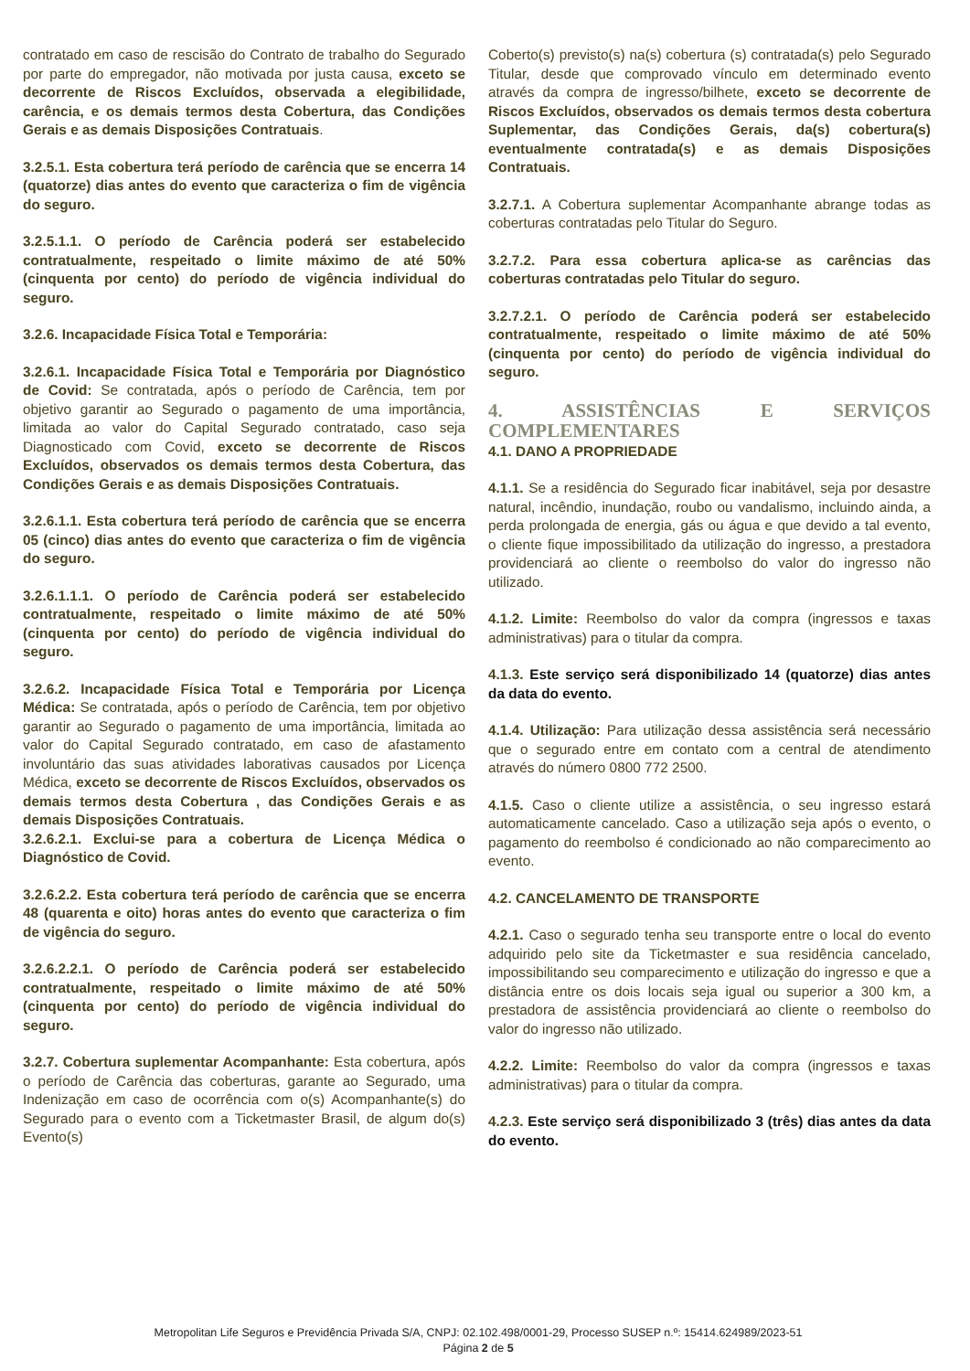contratado em caso de rescisão do Contrato de trabalho do Segurado por parte do empregador, não motivada por justa causa, exceto se decorrente de Riscos Excluídos, observada a elegibilidade, carência, e os demais termos desta Cobertura, das Condições Gerais e as demais Disposições Contratuais.
3.2.5.1. Esta cobertura terá período de carência que se encerra 14 (quatorze) dias antes do evento que caracteriza o fim de vigência do seguro.
3.2.5.1.1. O período de Carência poderá ser estabelecido contratualmente, respeitado o limite máximo de até 50% (cinquenta por cento) do período de vigência individual do seguro.
3.2.6. Incapacidade Física Total e Temporária:
3.2.6.1. Incapacidade Física Total e Temporária por Diagnóstico de Covid: Se contratada, após o período de Carência, tem por objetivo garantir ao Segurado o pagamento de uma importância, limitada ao valor do Capital Segurado contratado, caso seja Diagnosticado com Covid, exceto se decorrente de Riscos Excluídos, observados os demais termos desta Cobertura, das Condições Gerais e as demais Disposições Contratuais.
3.2.6.1.1. Esta cobertura terá período de carência que se encerra 05 (cinco) dias antes do evento que caracteriza o fim de vigência do seguro.
3.2.6.1.1.1. O período de Carência poderá ser estabelecido contratualmente, respeitado o limite máximo de até 50% (cinquenta por cento) do período de vigência individual do seguro.
3.2.6.2. Incapacidade Física Total e Temporária por Licença Médica: Se contratada, após o período de Carência, tem por objetivo garantir ao Segurado o pagamento de uma importância, limitada ao valor do Capital Segurado contratado, em caso de afastamento involuntário das suas atividades laborativas causados por Licença Médica, exceto se decorrente de Riscos Excluídos, observados os demais termos desta Cobertura , das Condições Gerais e as demais Disposições Contratuais.
3.2.6.2.1. Exclui-se para a cobertura de Licença Médica o Diagnóstico de Covid.
3.2.6.2.2. Esta cobertura terá período de carência que se encerra 48 (quarenta e oito) horas antes do evento que caracteriza o fim de vigência do seguro.
3.2.6.2.2.1. O período de Carência poderá ser estabelecido contratualmente, respeitado o limite máximo de até 50% (cinquenta por cento) do período de vigência individual do seguro.
3.2.7. Cobertura suplementar Acompanhante: Esta cobertura, após o período de Carência das coberturas, garante ao Segurado, uma Indenização em caso de ocorrência com o(s) Acompanhante(s) do Segurado para o evento com a Ticketmaster Brasil, de algum do(s) Evento(s)
Coberto(s) previsto(s) na(s) cobertura (s) contratada(s) pelo Segurado Titular, desde que comprovado vínculo em determinado evento através da compra de ingresso/bilhete, exceto se decorrente de Riscos Excluídos, observados os demais termos desta cobertura Suplementar, das Condições Gerais, da(s) cobertura(s) eventualmente contratada(s) e as demais Disposições Contratuais.
3.2.7.1. A Cobertura suplementar Acompanhante abrange todas as coberturas contratadas pelo Titular do Seguro.
3.2.7.2. Para essa cobertura aplica-se as carências das coberturas contratadas pelo Titular do seguro.
3.2.7.2.1. O período de Carência poderá ser estabelecido contratualmente, respeitado o limite máximo de até 50% (cinquenta por cento) do período de vigência individual do seguro.
4. ASSISTÊNCIAS E SERVIÇOS COMPLEMENTARES
4.1. DANO A PROPRIEDADE
4.1.1. Se a residência do Segurado ficar inabitável, seja por desastre natural, incêndio, inundação, roubo ou vandalismo, incluindo ainda, a perda prolongada de energia, gás ou água e que devido a tal evento, o cliente fique impossibilitado da utilização do ingresso, a prestadora providenciará ao cliente o reembolso do valor do ingresso não utilizado.
4.1.2. Limite: Reembolso do valor da compra (ingressos e taxas administrativas) para o titular da compra.
4.1.3. Este serviço será disponibilizado 14 (quatorze) dias antes da data do evento.
4.1.4. Utilização: Para utilização dessa assistência será necessário que o segurado entre em contato com a central de atendimento através do número 0800 772 2500.
4.1.5. Caso o cliente utilize a assistência, o seu ingresso estará automaticamente cancelado. Caso a utilização seja após o evento, o pagamento do reembolso é condicionado ao não comparecimento ao evento.
4.2. CANCELAMENTO DE TRANSPORTE
4.2.1. Caso o segurado tenha seu transporte entre o local do evento adquirido pelo site da Ticketmaster e sua residência cancelado, impossibilitando seu comparecimento e utilização do ingresso e que a distância entre os dois locais seja igual ou superior a 300 km, a prestadora de assistência providenciará ao cliente o reembolso do valor do ingresso não utilizado.
4.2.2. Limite: Reembolso do valor da compra (ingressos e taxas administrativas) para o titular da compra.
4.2.3. Este serviço será disponibilizado 3 (três) dias antes da data do evento.
Metropolitan Life Seguros e Previdência Privada S/A, CNPJ: 02.102.498/0001-29, Processo SUSEP n.º: 15414.624989/2023-51
Página 2 de 5